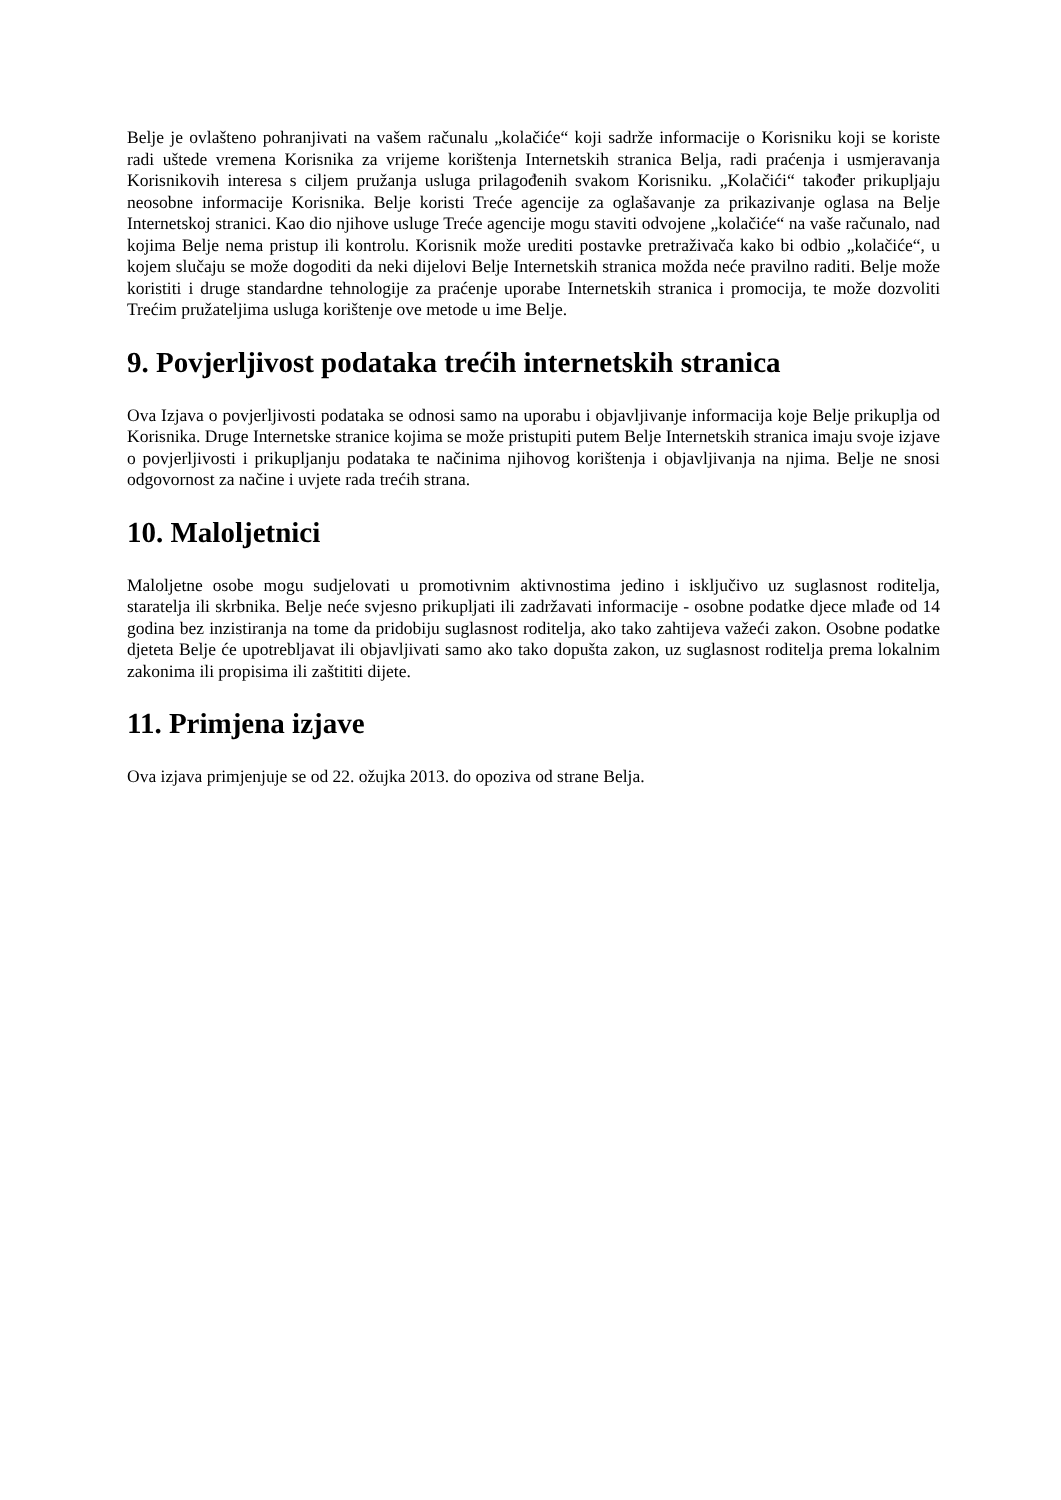Belje je ovlašteno pohranjivati na vašem računalu „kolačiće“ koji sadrže informacije o Korisniku koji se koriste radi uštede vremena Korisnika za vrijeme korištenja Internetskih stranica Belja, radi praćenja i usmjeravanja Korisnikovih interesa s ciljem pružanja usluga prilagođenih svakom Korisniku. „Kolačići“ također prikupljaju neosobne informacije Korisnika. Belje koristi Treće agencije za oglašavanje za prikazivanje oglasa na Belje Internetskoj stranici. Kao dio njihove usluge Treće agencije mogu staviti odvojene „kolačiće“ na vaše računalo, nad kojima Belje nema pristup ili kontrolu. Korisnik može urediti postavke pretraživača kako bi odbio „kolačiće“, u kojem slučaju se može dogoditi da neki dijelovi Belje Internetskih stranica možda neće pravilno raditi. Belje može koristiti i druge standardne tehnologije za praćenje uporabe Internetskih stranica i promocija, te može dozvoliti Trećim pružateljima usluga korištenje ove metode u ime Belje.
9. Povjerljivost podataka trećih internetskih stranica
Ova Izjava o povjerljivosti podataka se odnosi samo na uporabu i objavljivanje informacija koje Belje prikuplja od Korisnika. Druge Internetske stranice kojima se može pristupiti putem Belje Internetskih stranica imaju svoje izjave o povjerljivosti i prikupljanju podataka te načinima njihovog korištenja i objavljivanja na njima. Belje ne snosi odgovornost za načine i uvjete rada trećih strana.
10. Maloljetnici
Maloljetne osobe mogu sudjelovati u promotivnim aktivnostima jedino i isključivo uz suglasnost roditelja, staratelja ili skrbnika. Belje neće svjesno prikupljati ili zadržavati informacije - osobne podatke djece mlađe od 14 godina bez inzistiranja na tome da pridobiju suglasnost roditelja, ako tako zahtijeva važeći zakon. Osobne podatke djeteta Belje će upotrebljavat ili objavljivati samo ako tako dopušta zakon, uz suglasnost roditelja prema lokalnim zakonima ili propisima ili zaštititi dijete.
11. Primjena izjave
Ova izjava primjenjuje se od 22. ožujka 2013. do opoziva od strane Belja.